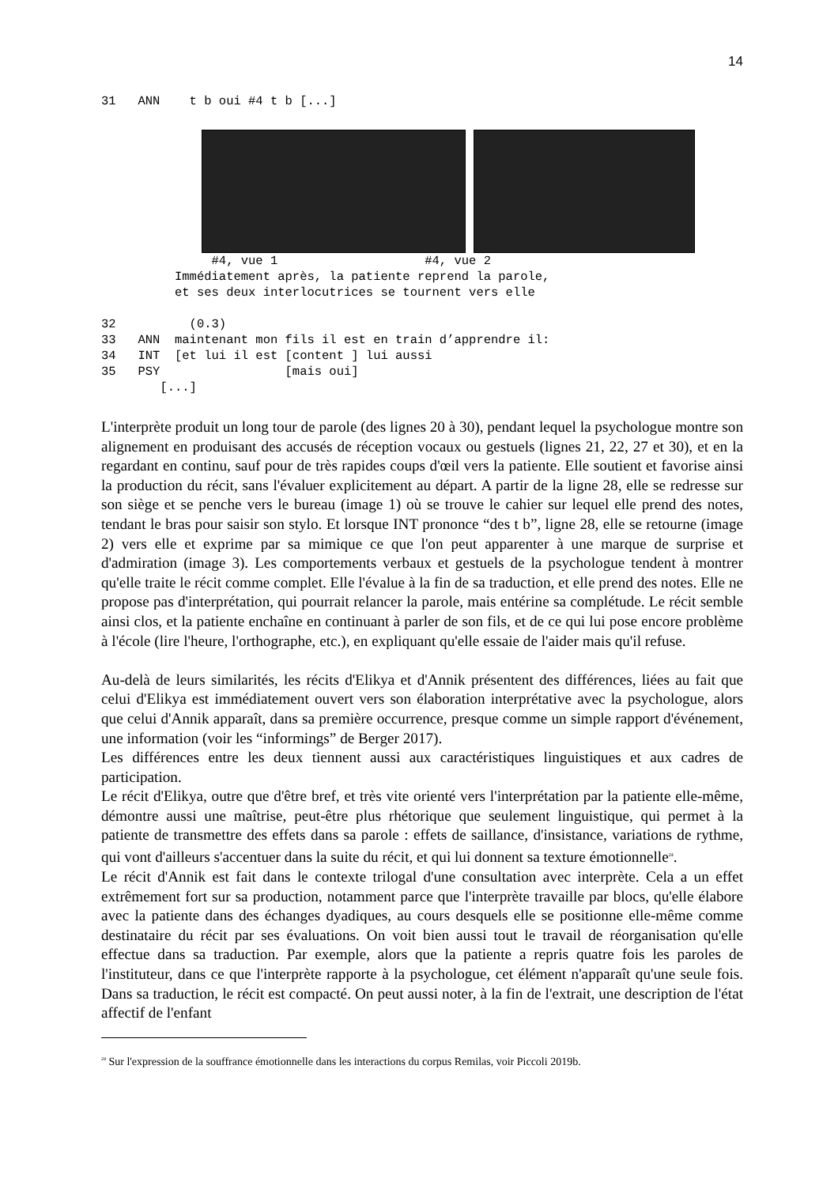14
31 ANN t b oui #4 t b [...]
#4, vue 1 #4, vue 2 Immédiatement après, la patiente reprend la parole, et ses deux interlocutrices se tournent vers elle 32 (0.3) 33 ANN maintenant mon fils il est en train d’apprendre il: 34 INT [et lui il est [content ] lui aussi 35 PSY [mais oui] [...]
L'interprète produit un long tour de parole (des lignes 20 à 30), pendant lequel la psychologue montre son alignement en produisant des accusés de réception vocaux ou gestuels (lignes 21, 22, 27 et 30), et en la regardant en continu, sauf pour de très rapides coups d'œil vers la patiente. Elle soutient et favorise ainsi la production du récit, sans l'évaluer explicitement au départ. A partir de la ligne 28, elle se redresse sur son siège et se penche vers le bureau (image 1) où se trouve le cahier sur lequel elle prend des notes, tendant le bras pour saisir son stylo. Et lorsque INT prononce “des t b”, ligne 28, elle se retourne (image 2) vers elle et exprime par sa mimique ce que l'on peut apparenter à une marque de surprise et d'admiration (image 3). Les comportements verbaux et gestuels de la psychologue tendent à montrer qu'elle traite le récit comme complet. Elle l'évalue à la fin de sa traduction, et elle prend des notes. Elle ne propose pas d'interprétation, qui pourrait relancer la parole, mais entérine sa complétude. Le récit semble ainsi clos, et la patiente enchaîne en continuant à parler de son fils, et de ce qui lui pose encore problème à l'école (lire l'heure, l'orthographe, etc.), en expliquant qu'elle essaie de l'aider mais qu'il refuse.
Au-delà de leurs similarités, les récits d'Elikya et d'Annik présentent des différences, liées au fait que celui d'Elikya est immédiatement ouvert vers son élaboration interprétative avec la psychologue, alors que celui d'Annik apparaît, dans sa première occurrence, presque comme un simple rapport d'événement, une information (voir les “informings” de Berger 2017).
Les différences entre les deux tiennent aussi aux caractéristiques linguistiques et aux cadres de participation.
Le récit d'Elikya, outre que d'être bref, et très vite orienté vers l'interprétation par la patiente elle-même, démontre aussi une maîtrise, peut-être plus rhétorique que seulement linguistique, qui permet à la patiente de transmettre des effets dans sa parole : effets de saillance, d'insistance, variations de rythme, qui vont d'ailleurs s'accentuer dans la suite du récit, et qui lui donnent sa texture émotionnelle<sup>24</sup>.
Le récit d'Annik est fait dans le contexte trilogal d'une consultation avec interprète. Cela a un effet extrêmement fort sur sa production, notamment parce que l'interprète travaille par blocs, qu'elle élabore avec la patiente dans des échanges dyadiques, au cours desquels elle se positionne elle-même comme destinataire du récit par ses évaluations. On voit bien aussi tout le travail de réorganisation qu'elle effectue dans sa traduction. Par exemple, alors que la patiente a repris quatre fois les paroles de l'instituteur, dans ce que l'interprète rapporte à la psychologue, cet élément n'apparaît qu'une seule fois. Dans sa traduction, le récit est compacté. On peut aussi noter, à la fin de l'extrait, une description de l'état affectif de l'enfant
<sup>24</sup> Sur l'expression de la souffrance émotionnelle dans les interactions du corpus Remilas, voir Piccoli 2019b.